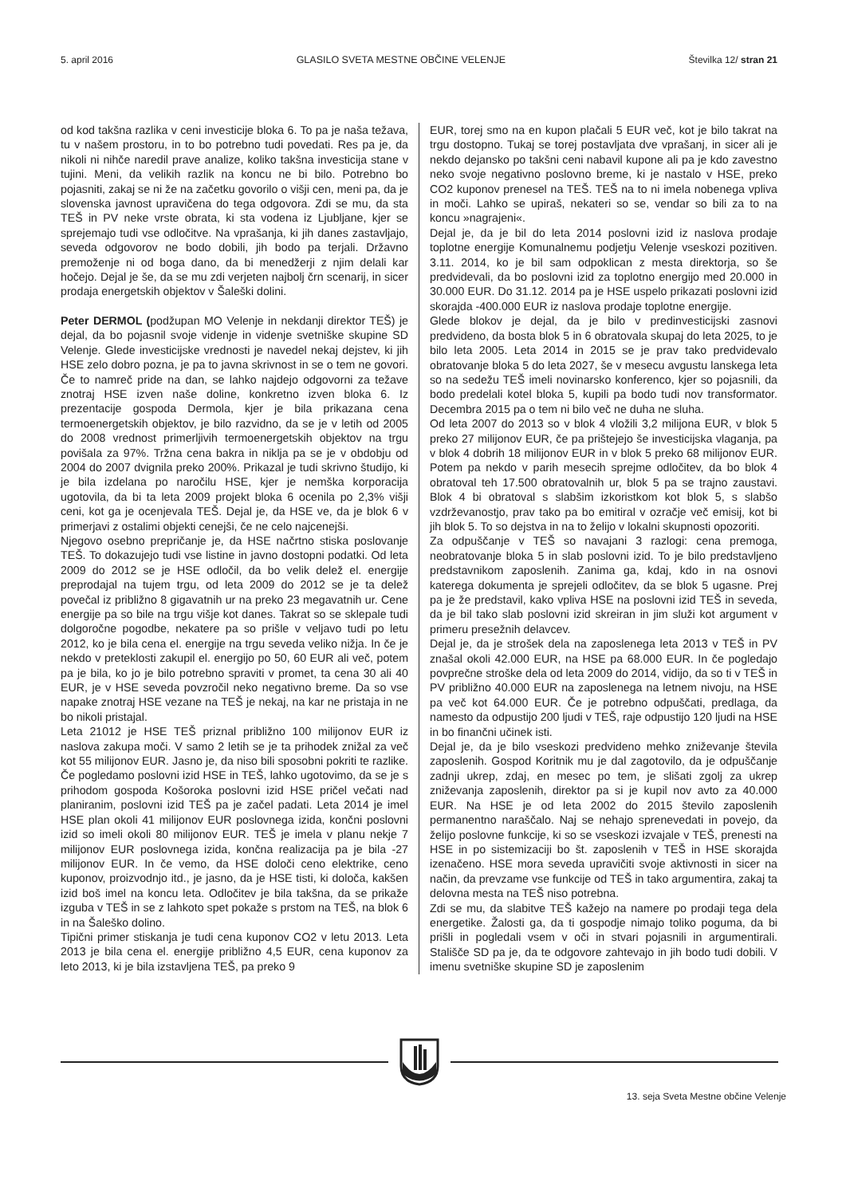5. april 2016 GLASILO SVETA MESTNE OBČINE VELENJE Številka 12/ stran 21
od kod takšna razlika v ceni investicije bloka 6. To pa je naša težava, tu v našem prostoru, in to bo potrebno tudi povedati. Res pa je, da nikoli ni nihče naredil prave analize, koliko takšna investicija stane v tujini. Meni, da velikih razlik na koncu ne bi bilo. Potrebno bo pojasniti, zakaj se ni že na začetku govorilo o višji cen, meni pa, da je slovenska javnost upravičena do tega odgovora. Zdi se mu, da sta TEŠ in PV neke vrste obrata, ki sta vodena iz Ljubljane, kjer se sprejemajo tudi vse odločitve. Na vprašanja, ki jih danes zastavljajo, seveda odgovorov ne bodo dobili, jih bodo pa terjali. Državno premoženje ni od boga dano, da bi menedžerji z njim delali kar hočejo. Dejal je še, da se mu zdi verjeten najbolj črn scenarij, in sicer prodaja energetskih objektov v Šaleški dolini.
Peter DERMOL (podžupan MO Velenje in nekdanji direktor TEŠ) je dejal, da bo pojasnil svoje videnje in videnje svetniške skupine SD Velenje. Glede investicijske vrednosti je navedel nekaj dejstev, ki jih HSE zelo dobro pozna, je pa to javna skrivnost in se o tem ne govori. Če to namreč pride na dan, se lahko najdejo odgovorni za težave znotraj HSE izven naše doline, konkretno izven bloka 6. Iz prezentacije gospoda Dermola, kjer je bila prikazana cena termoenergetskih objektov, je bilo razvidno, da se je v letih od 2005 do 2008 vrednost primerljivih termoenergetskih objektov na trgu povišala za 97%. Tržna cena bakra in niklja pa se je v obdobju od 2004 do 2007 dvignila preko 200%. Prikazal je tudi skrivno študijo, ki je bila izdelana po naročilu HSE, kjer je nemška korporacija ugotovila, da bi ta leta 2009 projekt bloka 6 ocenila po 2,3% višji ceni, kot ga je ocenjevala TEŠ. Dejal je, da HSE ve, da je blok 6 v primerjavi z ostalimi objekti cenejši, če ne celo najcenejši.
Njegovo osebno prepričanje je, da HSE načrtno stiska poslovanje TEŠ. To dokazujejo tudi vse listine in javno dostopni podatki. Od leta 2009 do 2012 se je HSE odločil, da bo velik delež el. energije preprodajal na tujem trgu, od leta 2009 do 2012 se je ta delež povečal iz približno 8 gigavatnih ur na preko 23 megavatnih ur. Cene energije pa so bile na trgu višje kot danes. Takrat so se sklepale tudi dolgoročne pogodbe, nekatere pa so prišle v veljavo tudi po letu 2012, ko je bila cena el. energije na trgu seveda veliko nižja. In če je nekdo v preteklosti zakupil el. energijo po 50, 60 EUR ali več, potem pa je bila, ko jo je bilo potrebno spraviti v promet, ta cena 30 ali 40 EUR, je v HSE seveda povzročil neko negativno breme. Da so vse napake znotraj HSE vezane na TEŠ je nekaj, na kar ne pristaja in ne bo nikoli pristajal.
Leta 21012 je HSE TEŠ priznal približno 100 milijonov EUR iz naslova zakupa moči. V samo 2 letih se je ta prihodek znižal za več kot 55 milijonov EUR. Jasno je, da niso bili sposobni pokriti te razlike. Če pogledamo poslovni izid HSE in TEŠ, lahko ugotovimo, da se je s prihodom gospoda Košoroka poslovni izid HSE pričel večati nad planiranim, poslovni izid TEŠ pa je začel padati. Leta 2014 je imel HSE plan okoli 41 milijonov EUR poslovnega izida, končni poslovni izid so imeli okoli 80 milijonov EUR. TEŠ je imela v planu nekje 7 milijonov EUR poslovnega izida, končna realizacija pa je bila -27 milijonov EUR. In če vemo, da HSE določi ceno elektrike, ceno kuponov, proizvodnjo itd., je jasno, da je HSE tisti, ki določa, kakšen izid boš imel na koncu leta. Odločitev je bila takšna, da se prikaže izguba v TEŠ in se z lahkoto spet pokaže s prstom na TEŠ, na blok 6 in na Šaleško dolino.
Tipični primer stiskanja je tudi cena kuponov CO2 v letu 2013. Leta 2013 je bila cena el. energije približno 4,5 EUR, cena kuponov za leto 2013, ki je bila izstavljena TEŠ, pa preko 9
EUR, torej smo na en kupon plačali 5 EUR več, kot je bilo takrat na trgu dostopno. Tukaj se torej postavljata dve vprašanj, in sicer ali je nekdo dejansko po takšni ceni nabavil kupone ali pa je kdo zavestno neko svoje negativno poslovno breme, ki je nastalo v HSE, preko CO2 kuponov prenesel na TEŠ. TEŠ na to ni imela nobenega vpliva in moči. Lahko se upiraš, nekateri so se, vendar so bili za to na koncu »nagrajeni«.
Dejal je, da je bil do leta 2014 poslovni izid iz naslova prodaje toplotne energije Komunalnemu podjetju Velenje vseskozi pozitiven. 3.11. 2014, ko je bil sam odpoklican z mesta direktorja, so še predvidevali, da bo poslovni izid za toplotno energijo med 20.000 in 30.000 EUR. Do 31.12. 2014 pa je HSE uspelo prikazati poslovni izid skorajda -400.000 EUR iz naslova prodaje toplotne energije.
Glede blokov je dejal, da je bilo v predinvesticijski zasnovi predvideno, da bosta blok 5 in 6 obratovala skupaj do leta 2025, to je bilo leta 2005. Leta 2014 in 2015 se je prav tako predvidevalo obratovanje bloka 5 do leta 2027, še v mesecu avgustu lanskega leta so na sedežu TEŠ imeli novinarsko konferenco, kjer so pojasnili, da bodo predelali kotel bloka 5, kupili pa bodo tudi nov transformator. Decembra 2015 pa o tem ni bilo več ne duha ne sluha.
Od leta 2007 do 2013 so v blok 4 vložili 3,2 milijona EUR, v blok 5 preko 27 milijonov EUR, če pa prištejejo še investicijska vlaganja, pa v blok 4 dobrih 18 milijonov EUR in v blok 5 preko 68 milijonov EUR. Potem pa nekdo v parih mesecih sprejme odločitev, da bo blok 4 obratoval teh 17.500 obratovalnih ur, blok 5 pa se trajno zaustavi. Blok 4 bi obratoval s slabšim izkoristkom kot blok 5, s slabšo vzdrževanostjo, prav tako pa bo emitiral v ozračje več emisij, kot bi jih blok 5. To so dejstva in na to želijo v lokalni skupnosti opozoriti.
Za odpuščanje v TEŠ so navajani 3 razlogi: cena premoga, neobratovanje bloka 5 in slab poslovni izid. To je bilo predstavljeno predstavnikom zaposlenih. Zanima ga, kdaj, kdo in na osnovi katerega dokumenta je sprejeli odločitev, da se blok 5 ugasne. Prej pa je že predstavil, kako vpliva HSE na poslovni izid TEŠ in seveda, da je bil tako slab poslovni izid skreiran in jim služi kot argument v primeru presežnih delavcev.
Dejal je, da je strošek dela na zaposlenega leta 2013 v TEŠ in PV znašal okoli 42.000 EUR, na HSE pa 68.000 EUR. In če pogledajo povprečne stroške dela od leta 2009 do 2014, vidijo, da so ti v TEŠ in PV približno 40.000 EUR na zaposlenega na letnem nivoju, na HSE pa več kot 64.000 EUR. Če je potrebno odpuščati, predlaga, da namesto da odpustijo 200 ljudi v TEŠ, raje odpustijo 120 ljudi na HSE in bo finančni učinek isti.
Dejal je, da je bilo vseskozi predvideno mehko zniževanje števila zaposlenih. Gospod Koritnik mu je dal zagotovilo, da je odpuščanje zadnji ukrep, zdaj, en mesec po tem, je slišati zgolj za ukrep zniževanja zaposlenih, direktor pa si je kupil nov avto za 40.000 EUR. Na HSE je od leta 2002 do 2015 število zaposlenih permanentno naraščalo. Naj se nehajo sprenevedati in povejo, da želijo poslovne funkcije, ki so se vseskozi izvajale v TEŠ, prenesti na HSE in po sistemizaciji bo št. zaposlenih v TEŠ in HSE skorajda izenačeno. HSE mora seveda upravičiti svoje aktivnosti in sicer na način, da prevzame vse funkcije od TEŠ in tako argumentira, zakaj ta delovna mesta na TEŠ niso potrebna.
Zdi se mu, da slabitve TEŠ kažejo na namere po prodaji tega dela energetike. Žalosti ga, da ti gospodje nimajo toliko poguma, da bi prišli in pogledali vsem v oči in stvari pojasnili in argumentirali. Stališče SD pa je, da te odgovore zahtevajo in jih bodo tudi dobili. V imenu svetniške skupine SD je zaposlenim
13. seja Sveta Mestne občine Velenje